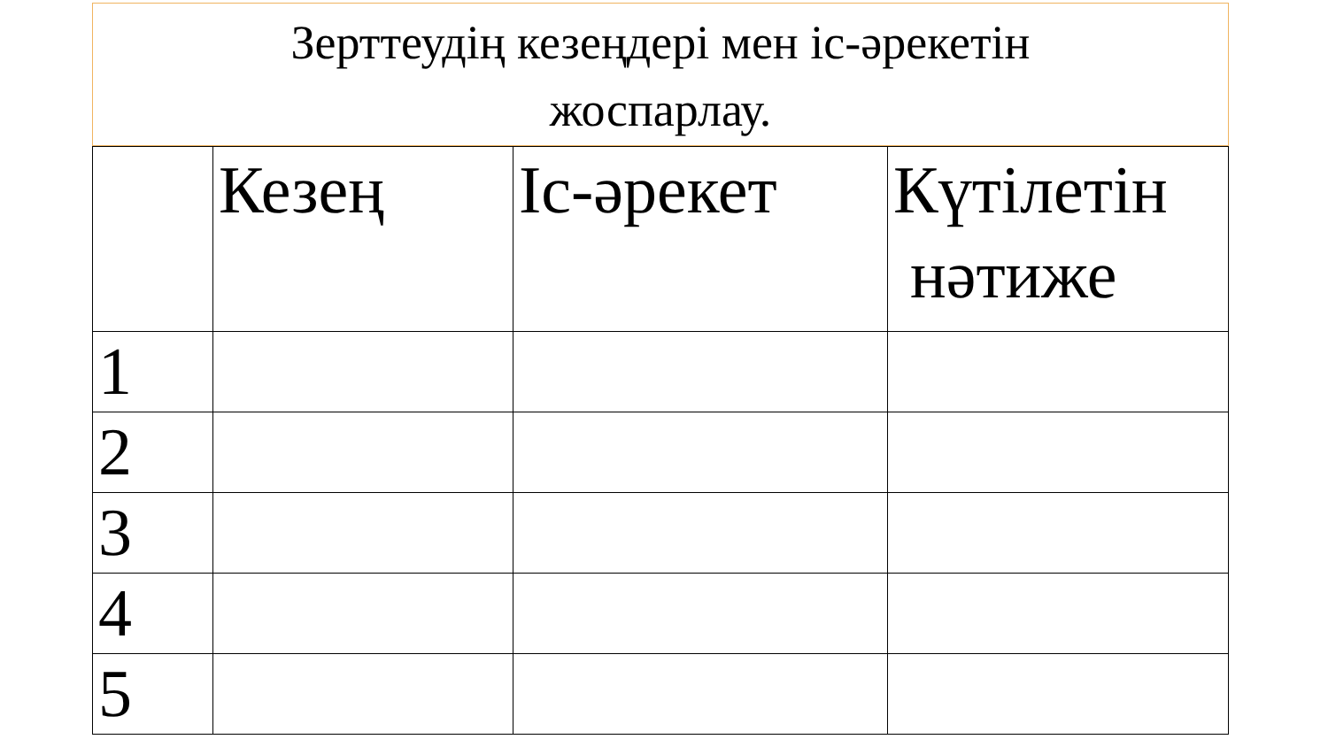Зерттеудің кезеңдері мен іс-әрекетін
жоспарлау.
| | Кезең | Іс-әрекет | Күтілетін нәтиже |
| --- | --- | --- | --- |
| 1 | | | |
| 2 | | | |
| 3 | | | |
| 4 | | | |
| 5 | | | |